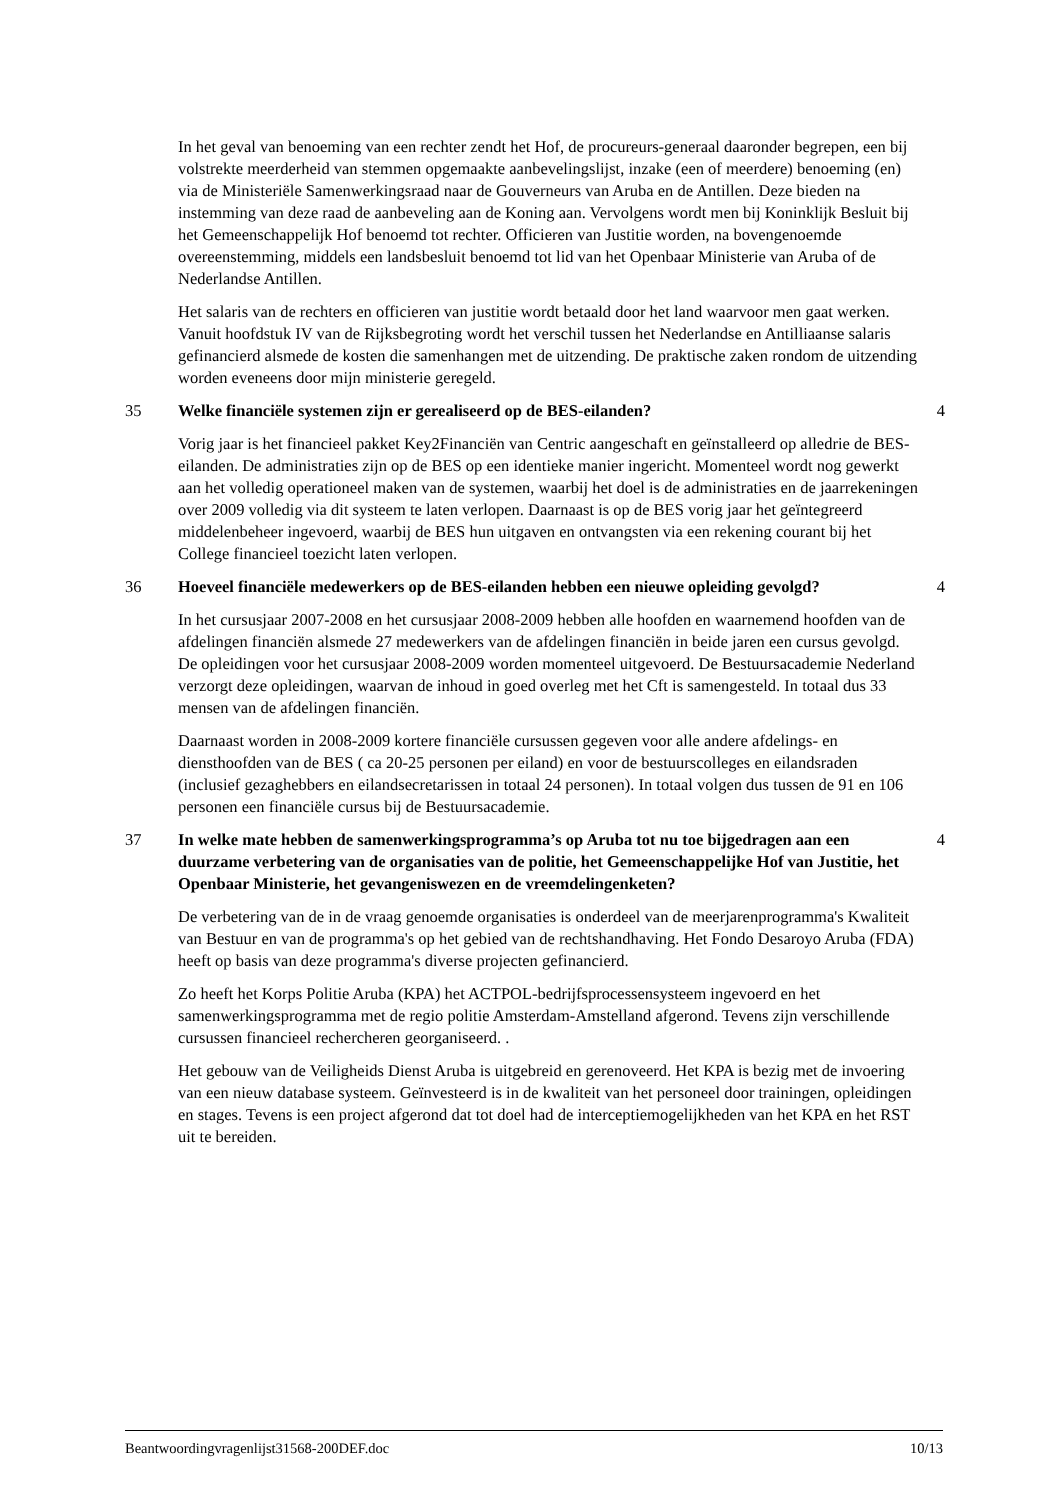In het geval van benoeming van een rechter zendt het Hof, de procureurs-generaal daaronder begrepen, een bij volstrekte meerderheid van stemmen opgemaakte aanbevelingslijst, inzake (een of meerdere) benoeming (en) via de Ministeriële Samenwerkingsraad naar de Gouverneurs van Aruba en de Antillen. Deze bieden na instemming van deze raad de aanbeveling aan de Koning aan. Vervolgens wordt men bij Koninklijk Besluit bij het Gemeenschappelijk Hof benoemd tot rechter. Officieren van Justitie worden, na bovengenoemde overeenstemming, middels een landsbesluit benoemd tot lid van het Openbaar Ministerie van Aruba of de Nederlandse Antillen.
Het salaris van de rechters en officieren van justitie wordt betaald door het land waarvoor men gaat werken. Vanuit hoofdstuk IV van de Rijksbegroting wordt het verschil tussen het Nederlandse en Antilliaanse salaris gefinancierd alsmede de kosten die samenhangen met de uitzending. De praktische zaken rondom de uitzending worden eveneens door mijn ministerie geregeld.
35 Welke financiële systemen zijn er gerealiseerd op de BES-eilanden? 4
Vorig jaar is het financieel pakket Key2Financiën van Centric aangeschaft en geïnstalleerd op alledrie de BES-eilanden. De administraties zijn op de BES op een identieke manier ingericht. Momenteel wordt nog gewerkt aan het volledig operationeel maken van de systemen, waarbij het doel is de administraties en de jaarrekeningen over 2009 volledig via dit systeem te laten verlopen. Daarnaast is op de BES vorig jaar het geïntegreerd middelenbeheer ingevoerd, waarbij de BES hun uitgaven en ontvangsten via een rekening courant bij het College financieel toezicht laten verlopen.
36 Hoeveel financiële medewerkers op de BES-eilanden hebben een nieuwe opleiding gevolgd? 4
In het cursusjaar 2007-2008 en het cursusjaar 2008-2009 hebben alle hoofden en waarnemend hoofden van de afdelingen financiën alsmede 27 medewerkers van de afdelingen financiën in beide jaren een cursus gevolgd. De opleidingen voor het cursusjaar 2008-2009 worden momenteel uitgevoerd. De Bestuursacademie Nederland verzorgt deze opleidingen, waarvan de inhoud in goed overleg met het Cft is samengesteld. In totaal dus 33 mensen van de afdelingen financiën.
Daarnaast worden in 2008-2009 kortere financiële cursussen gegeven voor alle andere afdelings- en diensthoofden van de BES ( ca 20-25 personen per eiland) en voor de bestuurscolleges en eilandsraden (inclusief gezaghebbers en eilandsecretarissen in totaal 24 personen). In totaal volgen dus tussen de 91 en 106 personen een financiële cursus bij de Bestuursacademie.
37 In welke mate hebben de samenwerkingsprogramma’s op Aruba tot nu toe bijgedragen aan een duurzame verbetering van de organisaties van de politie, het Gemeenschappelijke Hof van Justitie, het Openbaar Ministerie, het gevangeniswezen en de vreemdelingenketen? 4
De verbetering van de in de vraag genoemde organisaties is onderdeel van de meerjarenprogramma's Kwaliteit van Bestuur en van de programma's op het gebied van de rechtshandhaving. Het Fondo Desaroyo Aruba (FDA) heeft op basis van deze programma's diverse projecten gefinancierd.
Zo heeft het Korps Politie Aruba (KPA) het ACTPOL-bedrijfsprocessensysteem ingevoerd en het samenwerkingsprogramma met de regio politie Amsterdam-Amstelland afgerond. Tevens zijn verschillende cursussen financieel rechercheren georganiseerd. .
Het gebouw van de Veiligheids Dienst Aruba is uitgebreid en gerenoveerd. Het KPA is bezig met de invoering van een nieuw database systeem. Geïnvesteerd is in de kwaliteit van het personeel door trainingen, opleidingen en stages. Tevens is een project afgerond dat tot doel had de interceptiemogelijkheden van het KPA en het RST uit te bereiden.
Beantwoordingvragenlijst31568-200DEF.doc 10/13